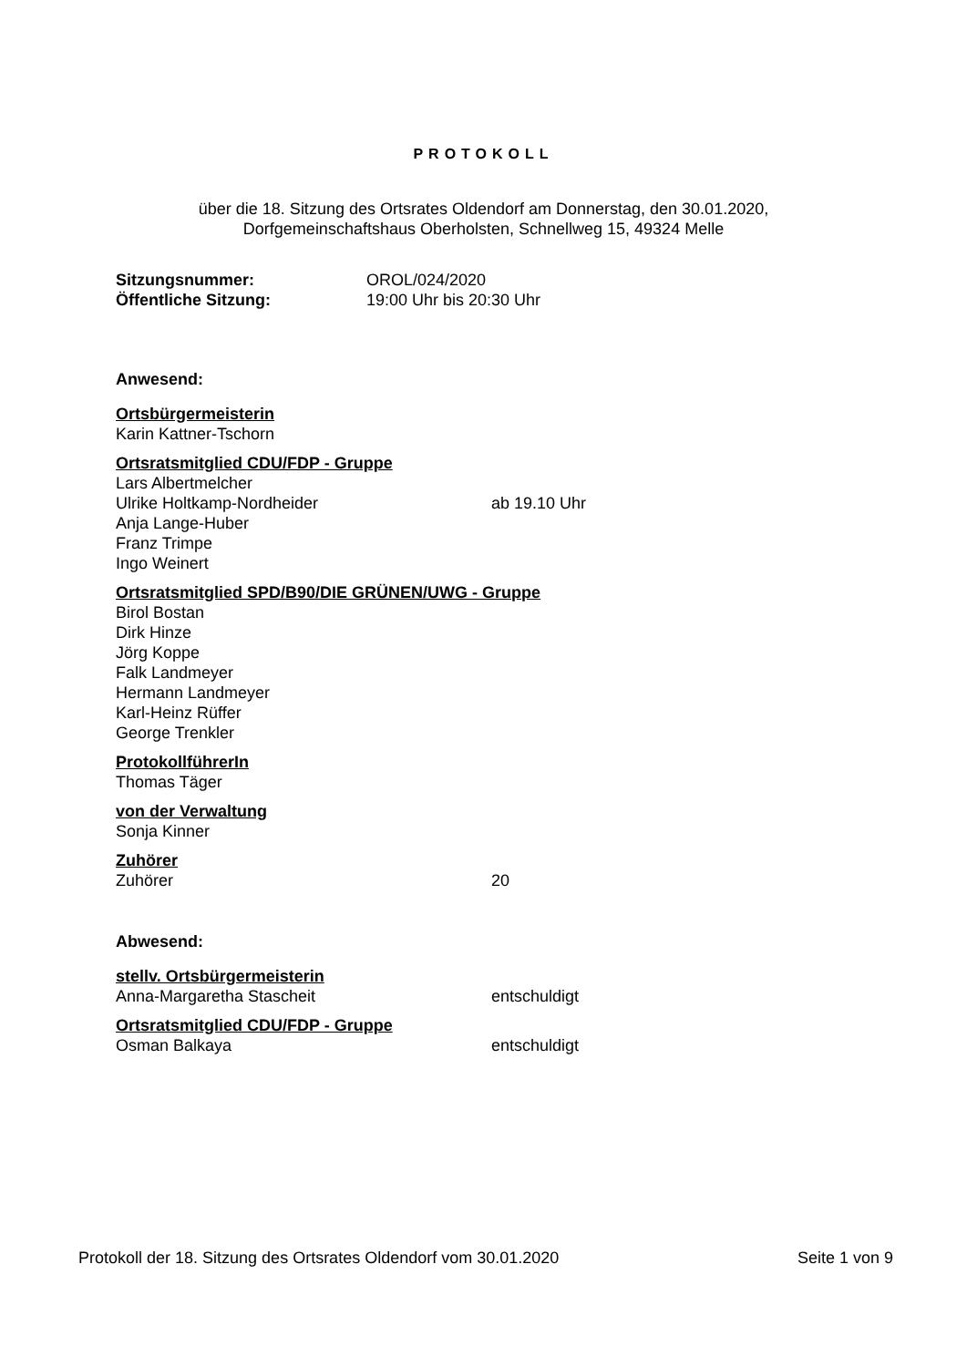PROTOKOLL
über die 18. Sitzung des Ortsrates Oldendorf am Donnerstag, den 30.01.2020,
Dorfgemeinschaftshaus Oberholsten, Schnellweg 15, 49324 Melle
Sitzungsnummer: OROL/024/2020
Öffentliche Sitzung: 19:00 Uhr bis 20:30 Uhr
Anwesend:
Ortsbürgermeisterin
Karin Kattner-Tschorn
Ortsratsmitglied CDU/FDP - Gruppe
Lars Albertmelcher
Ulrike Holtkamp-Nordheider ab 19.10 Uhr
Anja Lange-Huber
Franz Trimpe
Ingo Weinert
Ortsratsmitglied SPD/B90/DIE GRÜNEN/UWG - Gruppe
Birol Bostan
Dirk Hinze
Jörg Koppe
Falk Landmeyer
Hermann Landmeyer
Karl-Heinz Rüffer
George Trenkler
ProtokollführerIn
Thomas Täger
von der Verwaltung
Sonja Kinner
Zuhörer
Zuhörer 20
Abwesend:
stellv. Ortsbürgermeisterin
Anna-Margaretha Stascheit entschuldigt
Ortsratsmitglied CDU/FDP - Gruppe
Osman Balkaya entschuldigt
Protokoll der 18. Sitzung des Ortsrates Oldendorf vom 30.01.2020 Seite 1 von 9